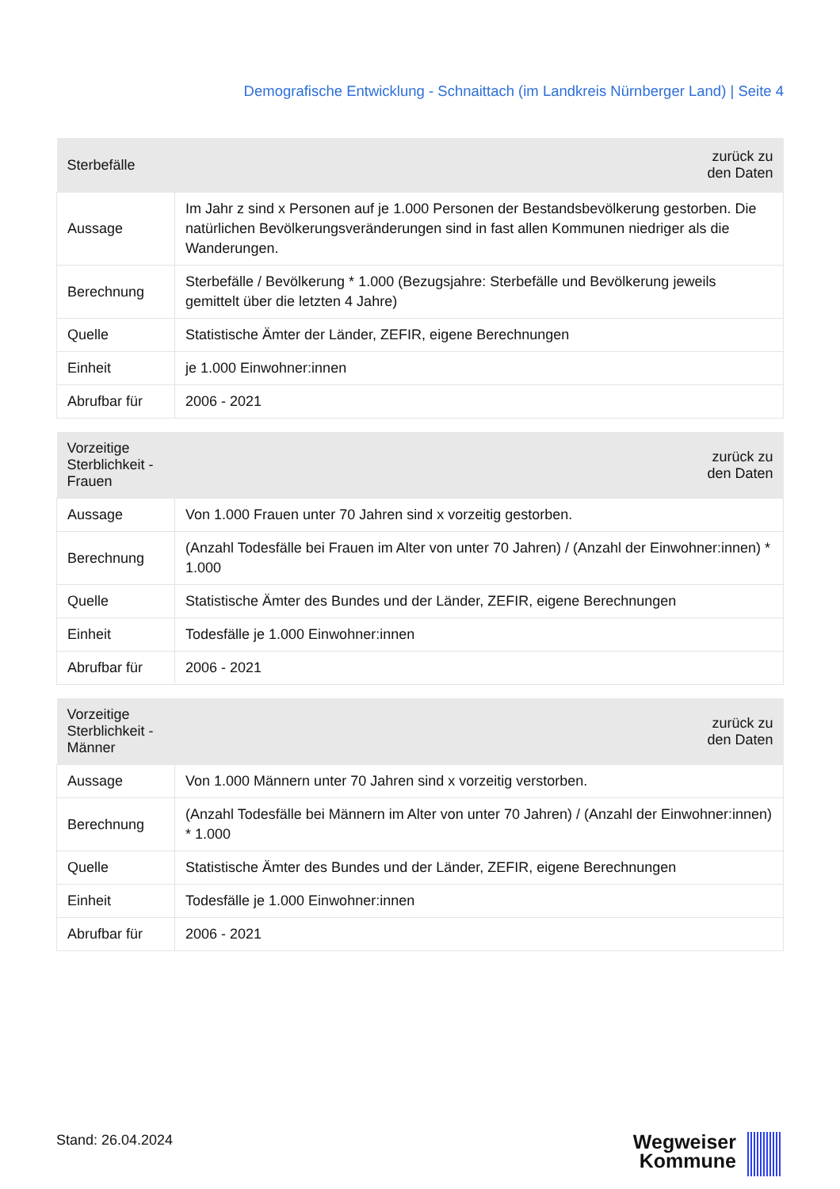Demografische Entwicklung - Schnaittach (im Landkreis Nürnberger Land) | Seite 4
| Sterbefälle | zurück zu den Daten |
| --- | --- |
| Aussage | Im Jahr z sind x Personen auf je 1.000 Personen der Bestandsbevölkerung gestorben. Die natürlichen Bevölkerungsveränderungen sind in fast allen Kommunen niedriger als die Wanderungen. |
| Berechnung | Sterbefälle / Bevölkerung * 1.000 (Bezugsjahre: Sterbefälle und Bevölkerung jeweils gemittelt über die letzten 4 Jahre) |
| Quelle | Statistische Ämter der Länder, ZEFIR, eigene Berechnungen |
| Einheit | je 1.000 Einwohner:innen |
| Abrufbar für | 2006 - 2021 |
| Vorzeitige Sterblichkeit - Frauen | zurück zu den Daten |
| --- | --- |
| Aussage | Von 1.000 Frauen unter 70 Jahren sind x vorzeitig gestorben. |
| Berechnung | (Anzahl Todesfälle bei Frauen im Alter von unter 70 Jahren) / (Anzahl der Einwohner:innen) * 1.000 |
| Quelle | Statistische Ämter des Bundes und der Länder, ZEFIR, eigene Berechnungen |
| Einheit | Todesfälle je 1.000 Einwohner:innen |
| Abrufbar für | 2006 - 2021 |
| Vorzeitige Sterblichkeit - Männer | zurück zu den Daten |
| --- | --- |
| Aussage | Von 1.000 Männern unter 70 Jahren sind x vorzeitig verstorben. |
| Berechnung | (Anzahl Todesfälle bei Männern im Alter von unter 70 Jahren) / (Anzahl der Einwohner:innen) * 1.000 |
| Quelle | Statistische Ämter des Bundes und der Länder, ZEFIR, eigene Berechnungen |
| Einheit | Todesfälle je 1.000 Einwohner:innen |
| Abrufbar für | 2006 - 2021 |
Stand: 26.04.2024
Wegweiser
Kommune